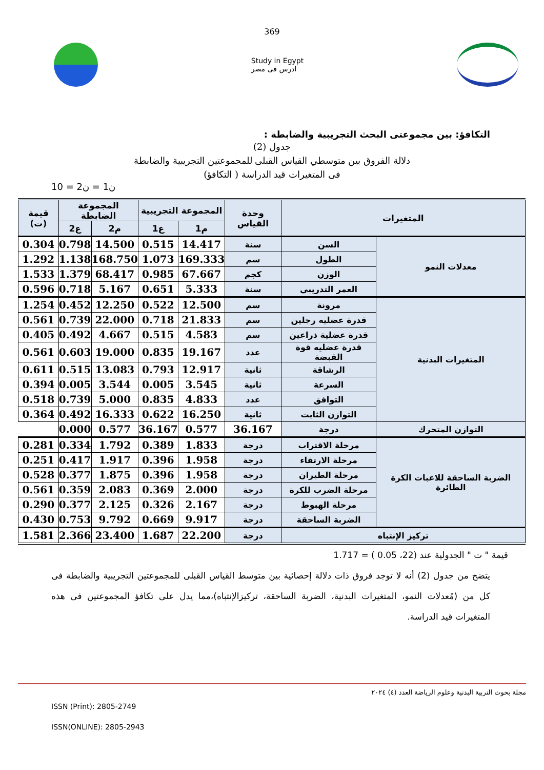369
Study in Egypt
ادرس فى مصر
التكافؤ: بين مجموعتى البحث التجريبية والضابطة :
جدول (2)
دلالة الفروق بين متوسطي القياس القبلى للمجموعتين التجريبية والضابطة
فى المتغيرات قيد الدراسة ( التكافؤ)
ن1 = ن2 = 10
| المتغيرات | | وحدة القياس | المجموعة التجريبية | | المجموعة الضابطة | | قيمة (ت) |
| --- | --- | --- | --- | --- | --- | --- | --- |
| | | | م1 | ع1 | م2 | ع2 | |
| معدلات النمو | السن | سنة | 14.417 | 0.515 | 14.500 | 0.798 | 0.304 |
| | الطول | سم | 169.333 | 1.073 | 168.750 | 1.138 | 1.292 |
| | الوزن | كجم | 67.667 | 0.985 | 68.417 | 1.379 | 1.533 |
| | العمر التدريبي | سنة | 5.333 | 0.651 | 5.167 | 0.718 | 0.596 |
| المتغيرات البدنية | مرونة | سم | 12.500 | 0.522 | 12.250 | 0.452 | 1.254 |
| | قدرة عضليه رجلين | سم | 21.833 | 0.718 | 22.000 | 0.739 | 0.561 |
| | قدرة عضلية ذراعين | سم | 4.583 | 0.515 | 4.667 | 0.492 | 0.405 |
| | قدرة عضليه قوة القبضة | عدد | 19.167 | 0.835 | 19.000 | 0.603 | 0.561 |
| | الرشاقة | ثانية | 12.917 | 0.793 | 13.083 | 0.515 | 0.611 |
| | السرعة | ثانية | 3.545 | 0.005 | 3.544 | 0.005 | 0.394 |
| | التوافق | عدد | 4.833 | 0.835 | 5.000 | 0.739 | 0.518 |
| | التوازن الثابت | ثانية | 16.250 | 0.622 | 16.333 | 0.492 | 0.364 |
| التوازن المتحرك | درجة | 36.167 | 0.577 | 36.167 | 0.577 | 0.000 | |
| الضربة الساحقة للاعبات الكرة الطائرة | مرحلة الاقتراب | درجة | 1.833 | 0.389 | 1.792 | 0.334 | 0.281 |
| | مرحلة الارتقاء | درجة | 1.958 | 0.396 | 1.917 | 0.417 | 0.251 |
| | مرحلة الطيران | درجة | 1.958 | 0.396 | 1.875 | 0.377 | 0.528 |
| | مرحلة الضرب للكرة | درجة | 2.000 | 0.369 | 2.083 | 0.359 | 0.561 |
| | مرحلة الهبوط | درجة | 2.167 | 0.326 | 2.125 | 0.377 | 0.290 |
| | الضربة الساحقة | درجة | 9.917 | 0.669 | 9.792 | 0.753 | 0.430 |
| تركيز الإنتباه | | درجة | 22.200 | 1.687 | 23.400 | 2.366 | 1.581 |
قيمة " ت " الجدولية عند (22، 0.05 ) = 1.717
يتضح من جدول (2) أنه لا توجد فروق ذات دلالة إحصائية بين متوسط القياس القبلى للمجموعتين التجريبية والضابطة فى كل من (مُعدلات النمو، المتغيرات البدنية، الضربة الساحقة، تركيزالإنتباه)،مما يدل على تكافؤ المجموعتين فى هذه المتغيرات قيد الدراسة.
مجلة بحوث التربية البدنية وعلوم الرياضة العدد (٤) ٢٠٢٤
ISSN (Print): 2805-2749
ISSN(ONLINE): 2805-2943